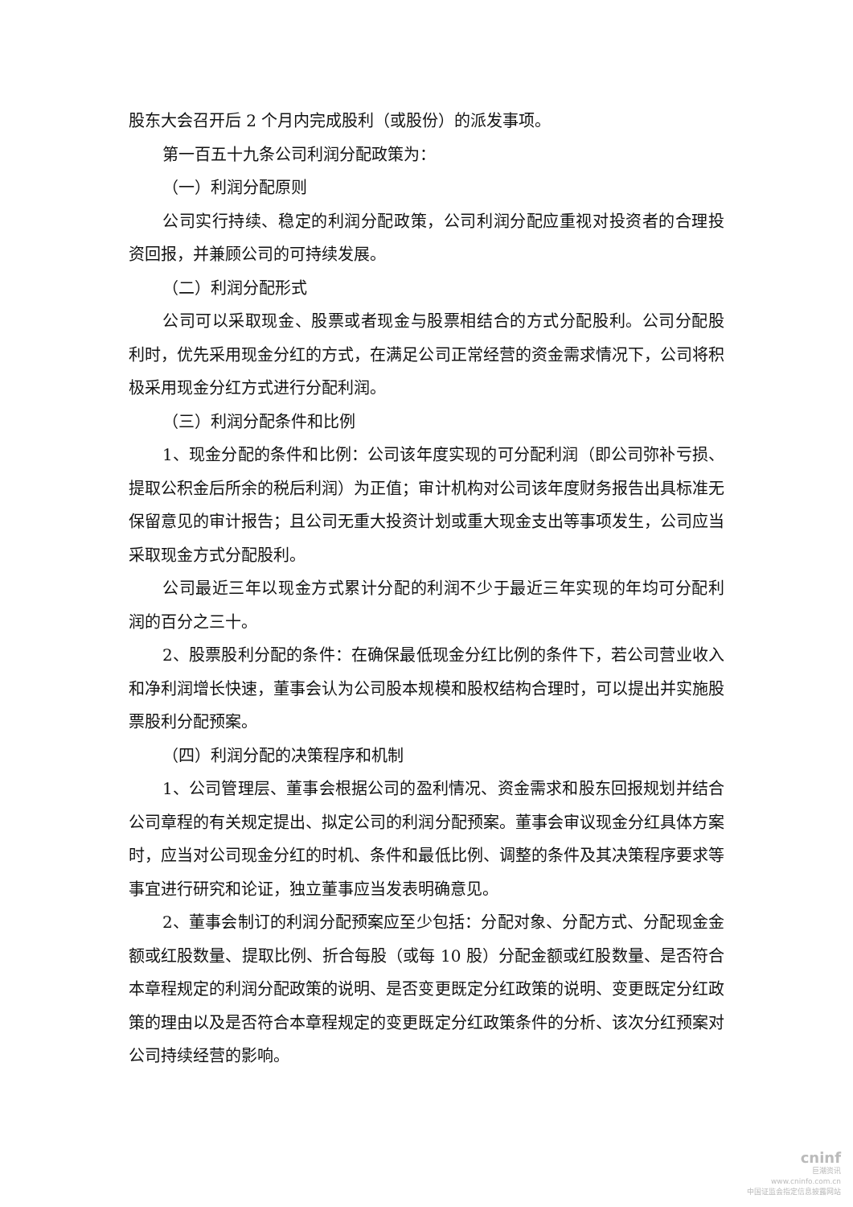股东大会召开后 2 个月内完成股利（或股份）的派发事项。
第一百五十九条公司利润分配政策为：
（一）利润分配原则
公司实行持续、稳定的利润分配政策，公司利润分配应重视对投资者的合理投资回报，并兼顾公司的可持续发展。
（二）利润分配形式
公司可以采取现金、股票或者现金与股票相结合的方式分配股利。公司分配股利时，优先采用现金分红的方式，在满足公司正常经营的资金需求情况下，公司将积极采用现金分红方式进行分配利润。
（三）利润分配条件和比例
1、现金分配的条件和比例：公司该年度实现的可分配利润（即公司弥补亏损、提取公积金后所余的税后利润）为正值；审计机构对公司该年度财务报告出具标准无保留意见的审计报告；且公司无重大投资计划或重大现金支出等事项发生，公司应当采取现金方式分配股利。
公司最近三年以现金方式累计分配的利润不少于最近三年实现的年均可分配利润的百分之三十。
2、股票股利分配的条件：在确保最低现金分红比例的条件下，若公司营业收入和净利润增长快速，董事会认为公司股本规模和股权结构合理时，可以提出并实施股票股利分配预案。
（四）利润分配的决策程序和机制
1、公司管理层、董事会根据公司的盈利情况、资金需求和股东回报规划并结合公司章程的有关规定提出、拟定公司的利润分配预案。董事会审议现金分红具体方案时，应当对公司现金分红的时机、条件和最低比例、调整的条件及其决策程序要求等事宜进行研究和论证，独立董事应当发表明确意见。
2、董事会制订的利润分配预案应至少包括：分配对象、分配方式、分配现金金额或红股数量、提取比例、折合每股（或每 10 股）分配金额或红股数量、是否符合本章程规定的利润分配政策的说明、是否变更既定分红政策的说明、变更既定分红政策的理由以及是否符合本章程规定的变更既定分红政策条件的分析、该次分红预案对公司持续经营的影响。
cninf
巨潮资讯
www.cninfo.com.cn
中国证监会指定信息披露网站